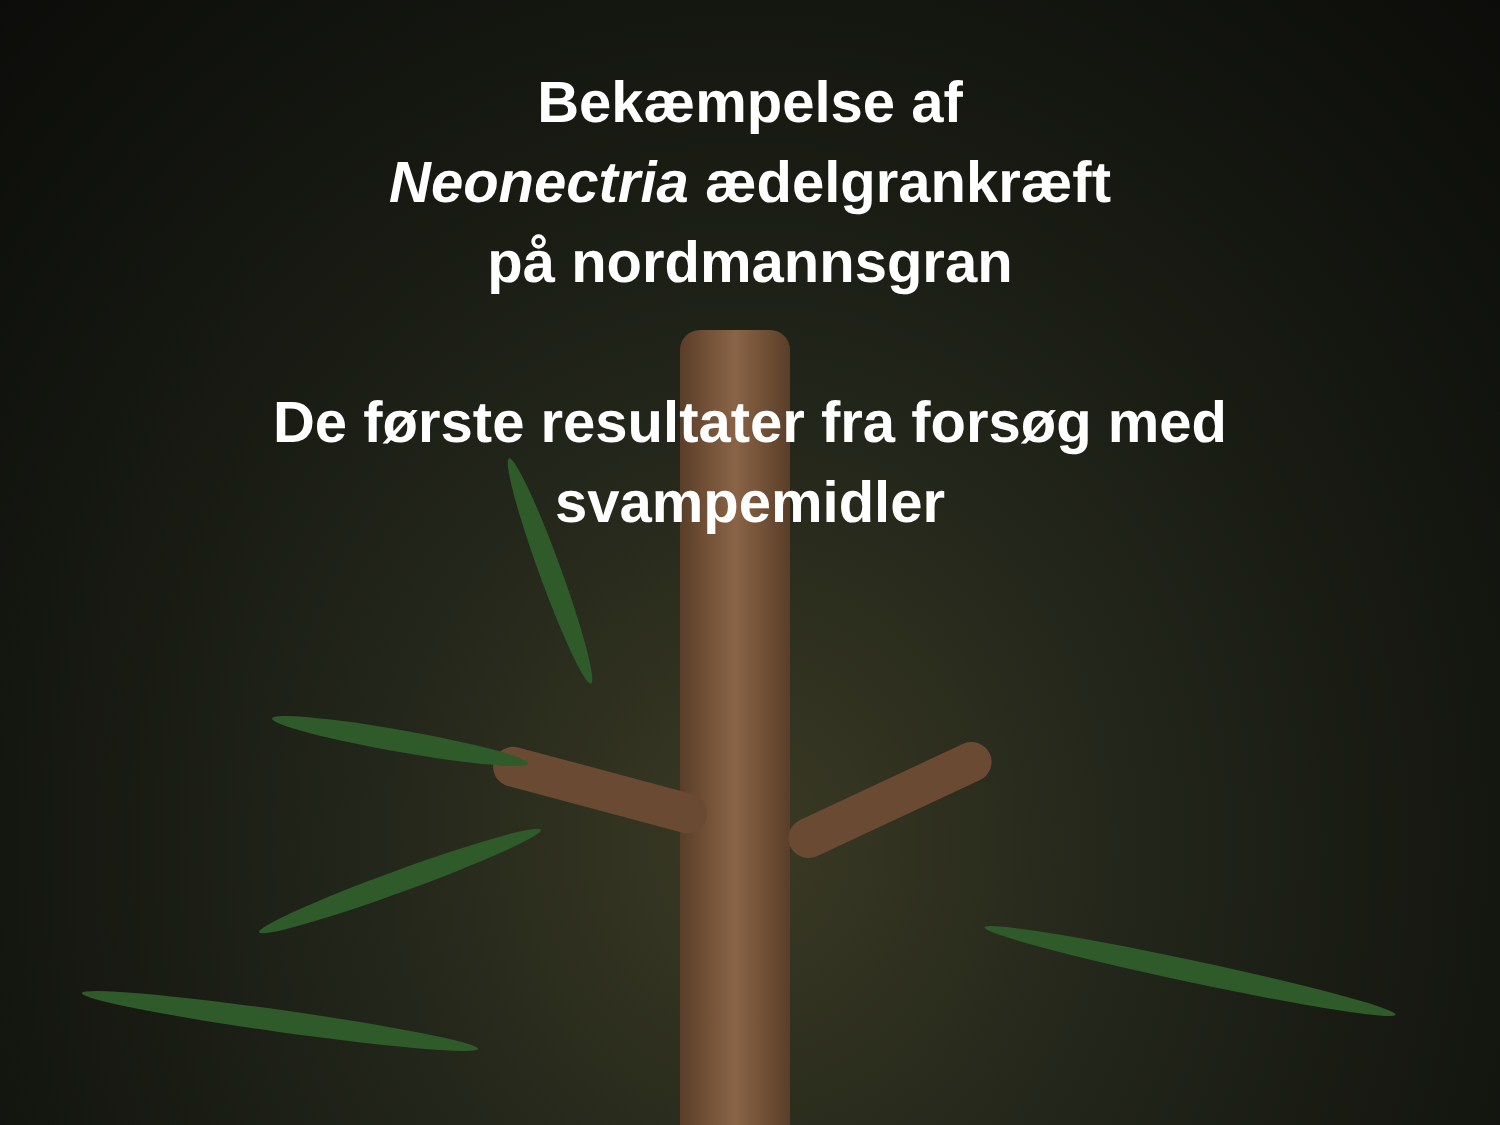Bekæmpelse af
Neonectria ædelgrankræft
på nordmannsgran
De første resultater fra forsøg med
svampemidler